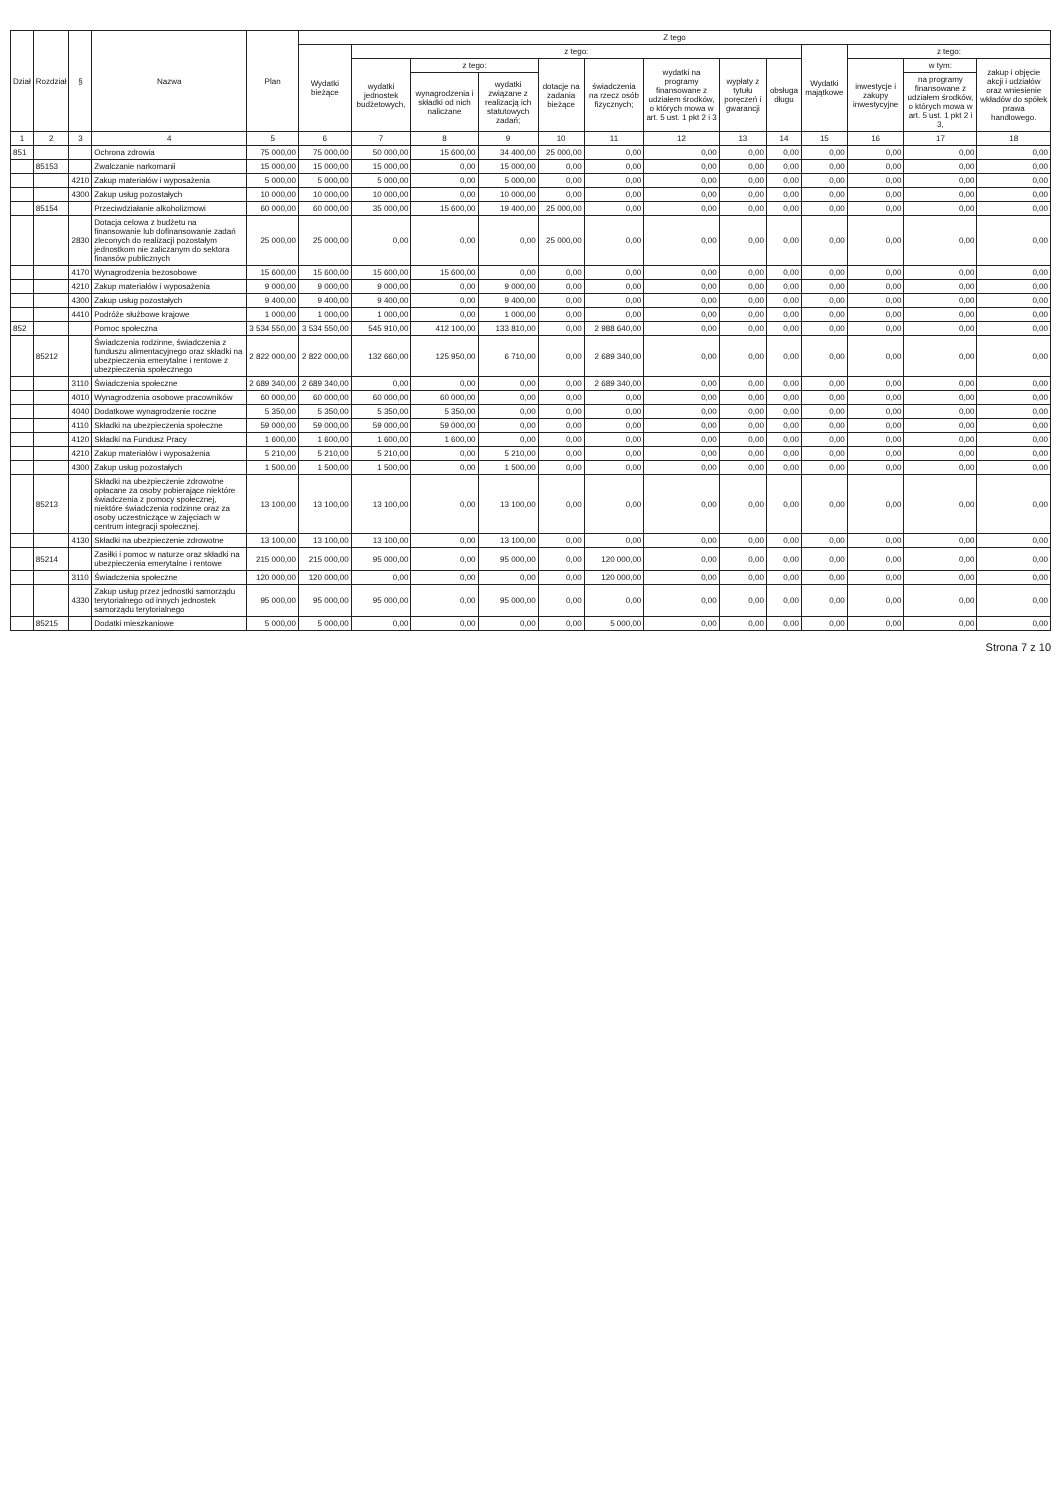| Dział | Rozdział | § | Nazwa | Plan | Z tego | | | | | | | | | | | | |
| --- | --- | --- | --- | --- | --- | --- | --- | --- | --- | --- | --- | --- | --- | --- | --- | --- | --- |
| | | | | | Wydatki bieżące | z tego: | | | | | | | | Wydatki majątkowe | z tego: | | |
| | | | | | | wydatki jednostek budżetowych, | z tego: | | dotacje na zadania bieżące | świadczenia na rzecz osób fizycznych; | wydatki na programy finansowane z udziałem środków, o których mowa w art. 5 ust. 1 pkt 2 i 3 | wypłaty z tytułu poręczeń i gwarancji | obsługa długu | | inwestycje i zakupy inwestycyjne | w tym: | zakup i objęcie akcji i udziałów oraz wniesienie wkładów do spółek prawa handlowego. |
| | | | | | | | wynagrodzenia i składki od nich naliczane | wydatki związane z realizacją ich statutowych zadań; | | | | | | | | na programy finansowane z udziałem środków, o których mowa w art. 5 ust. 1 pkt 2 i 3, | |
| 1 | 2 | 3 | 4 | 5 | 6 | 7 | 8 | 9 | 10 | 11 | 12 | 13 | 14 | 15 | 16 | 17 | 18 |
| 851 | | | Ochrona zdrowia | 75 000,00 | 75 000,00 | 50 000,00 | 15 600,00 | 34 400,00 | 25 000,00 | 0,00 | 0,00 | 0,00 | 0,00 | 0,00 | 0,00 | 0,00 | 0,00 |
| | 85153 | | Zwalczanie narkomanii | 15 000,00 | 15 000,00 | 15 000,00 | 0,00 | 15 000,00 | 0,00 | 0,00 | 0,00 | 0,00 | 0,00 | 0,00 | 0,00 | 0,00 | 0,00 |
| | | 4210 | Zakup materiałów i wyposażenia | 5 000,00 | 5 000,00 | 5 000,00 | 0,00 | 5 000,00 | 0,00 | 0,00 | 0,00 | 0,00 | 0,00 | 0,00 | 0,00 | 0,00 | 0,00 |
| | | 4300 | Zakup usług pozostałych | 10 000,00 | 10 000,00 | 10 000,00 | 0,00 | 10 000,00 | 0,00 | 0,00 | 0,00 | 0,00 | 0,00 | 0,00 | 0,00 | 0,00 | 0,00 |
| | 85154 | | Przeciwdziałanie alkoholizmowi | 60 000,00 | 60 000,00 | 35 000,00 | 15 600,00 | 19 400,00 | 25 000,00 | 0,00 | 0,00 | 0,00 | 0,00 | 0,00 | 0,00 | 0,00 | 0,00 |
| | | 2830 | Dotacja celowa z budżetu na finansowanie lub dofinansowanie zadań zleconych do realizacji pozostałym jednostkom nie zaliczanym do sektora finansów publicznych | 25 000,00 | 25 000,00 | 0,00 | 0,00 | 0,00 | 25 000,00 | 0,00 | 0,00 | 0,00 | 0,00 | 0,00 | 0,00 | 0,00 | 0,00 |
| | | 4170 | Wynagrodzenia bezosobowe | 15 600,00 | 15 600,00 | 15 600,00 | 15 600,00 | 0,00 | 0,00 | 0,00 | 0,00 | 0,00 | 0,00 | 0,00 | 0,00 | 0,00 | 0,00 |
| | | 4210 | Zakup materiałów i wyposażenia | 9 000,00 | 9 000,00 | 9 000,00 | 0,00 | 9 000,00 | 0,00 | 0,00 | 0,00 | 0,00 | 0,00 | 0,00 | 0,00 | 0,00 | 0,00 |
| | | 4300 | Zakup usług pozostałych | 9 400,00 | 9 400,00 | 9 400,00 | 0,00 | 9 400,00 | 0,00 | 0,00 | 0,00 | 0,00 | 0,00 | 0,00 | 0,00 | 0,00 | 0,00 |
| | | 4410 | Podróże służbowe krajowe | 1 000,00 | 1 000,00 | 1 000,00 | 0,00 | 1 000,00 | 0,00 | 0,00 | 0,00 | 0,00 | 0,00 | 0,00 | 0,00 | 0,00 | 0,00 |
| 852 | | | Pomoc społeczna | 3 534 550,00 | 3 534 550,00 | 545 910,00 | 412 100,00 | 133 810,00 | 0,00 | 2 988 640,00 | 0,00 | 0,00 | 0,00 | 0,00 | 0,00 | 0,00 | 0,00 |
| | 85212 | | Świadczenia rodzinne, świadczenia z funduszu alimentacyjnego oraz składki na ubezpieczenia emerytalne i rentowe z ubezpieczenia społecznego | 2 822 000,00 | 2 822 000,00 | 132 660,00 | 125 950,00 | 6 710,00 | 0,00 | 2 689 340,00 | 0,00 | 0,00 | 0,00 | 0,00 | 0,00 | 0,00 | 0,00 |
| | | 3110 | Świadczenia społeczne | 2 689 340,00 | 2 689 340,00 | 0,00 | 0,00 | 0,00 | 0,00 | 2 689 340,00 | 0,00 | 0,00 | 0,00 | 0,00 | 0,00 | 0,00 | 0,00 |
| | | 4010 | Wynagrodzenia osobowe pracowników | 60 000,00 | 60 000,00 | 60 000,00 | 60 000,00 | 0,00 | 0,00 | 0,00 | 0,00 | 0,00 | 0,00 | 0,00 | 0,00 | 0,00 | 0,00 |
| | | 4040 | Dodatkowe wynagrodzenie roczne | 5 350,00 | 5 350,00 | 5 350,00 | 5 350,00 | 0,00 | 0,00 | 0,00 | 0,00 | 0,00 | 0,00 | 0,00 | 0,00 | 0,00 | 0,00 |
| | | 4110 | Składki na ubezpieczenia społeczne | 59 000,00 | 59 000,00 | 59 000,00 | 59 000,00 | 0,00 | 0,00 | 0,00 | 0,00 | 0,00 | 0,00 | 0,00 | 0,00 | 0,00 | 0,00 |
| | | 4120 | Składki na Fundusz Pracy | 1 600,00 | 1 600,00 | 1 600,00 | 1 600,00 | 0,00 | 0,00 | 0,00 | 0,00 | 0,00 | 0,00 | 0,00 | 0,00 | 0,00 | 0,00 |
| | | 4210 | Zakup materiałów i wyposażenia | 5 210,00 | 5 210,00 | 5 210,00 | 0,00 | 5 210,00 | 0,00 | 0,00 | 0,00 | 0,00 | 0,00 | 0,00 | 0,00 | 0,00 | 0,00 |
| | | 4300 | Zakup usług pozostałych | 1 500,00 | 1 500,00 | 1 500,00 | 0,00 | 1 500,00 | 0,00 | 0,00 | 0,00 | 0,00 | 0,00 | 0,00 | 0,00 | 0,00 | 0,00 |
| | 85213 | | Składki na ubezpieczenie zdrowotne opłacane za osoby pobierające niektóre świadczenia z pomocy społecznej, niektóre świadczenia rodzinne oraz za osoby uczestniczące w zajęciach w centrum integracji społecznej. | 13 100,00 | 13 100,00 | 13 100,00 | 0,00 | 13 100,00 | 0,00 | 0,00 | 0,00 | 0,00 | 0,00 | 0,00 | 0,00 | 0,00 | 0,00 |
| | | 4130 | Składki na ubezpieczenie zdrowotne | 13 100,00 | 13 100,00 | 13 100,00 | 0,00 | 13 100,00 | 0,00 | 0,00 | 0,00 | 0,00 | 0,00 | 0,00 | 0,00 | 0,00 | 0,00 |
| | 85214 | | Zasiłki i pomoc w naturze oraz składki na ubezpieczenia emerytalne i rentowe | 215 000,00 | 215 000,00 | 95 000,00 | 0,00 | 95 000,00 | 0,00 | 120 000,00 | 0,00 | 0,00 | 0,00 | 0,00 | 0,00 | 0,00 | 0,00 |
| | | 3110 | Świadczenia społeczne | 120 000,00 | 120 000,00 | 0,00 | 0,00 | 0,00 | 0,00 | 120 000,00 | 0,00 | 0,00 | 0,00 | 0,00 | 0,00 | 0,00 | 0,00 |
| | | 4330 | Zakup usług przez jednostki samorządu terytorialnego od innych jednostek samorządu terytorialnego | 95 000,00 | 95 000,00 | 95 000,00 | 0,00 | 95 000,00 | 0,00 | 0,00 | 0,00 | 0,00 | 0,00 | 0,00 | 0,00 | 0,00 | 0,00 |
| | 85215 | | Dodatki mieszkaniowe | 5 000,00 | 5 000,00 | 0,00 | 0,00 | 0,00 | 0,00 | 5 000,00 | 0,00 | 0,00 | 0,00 | 0,00 | 0,00 | 0,00 | 0,00 |
Strona 7 z 10